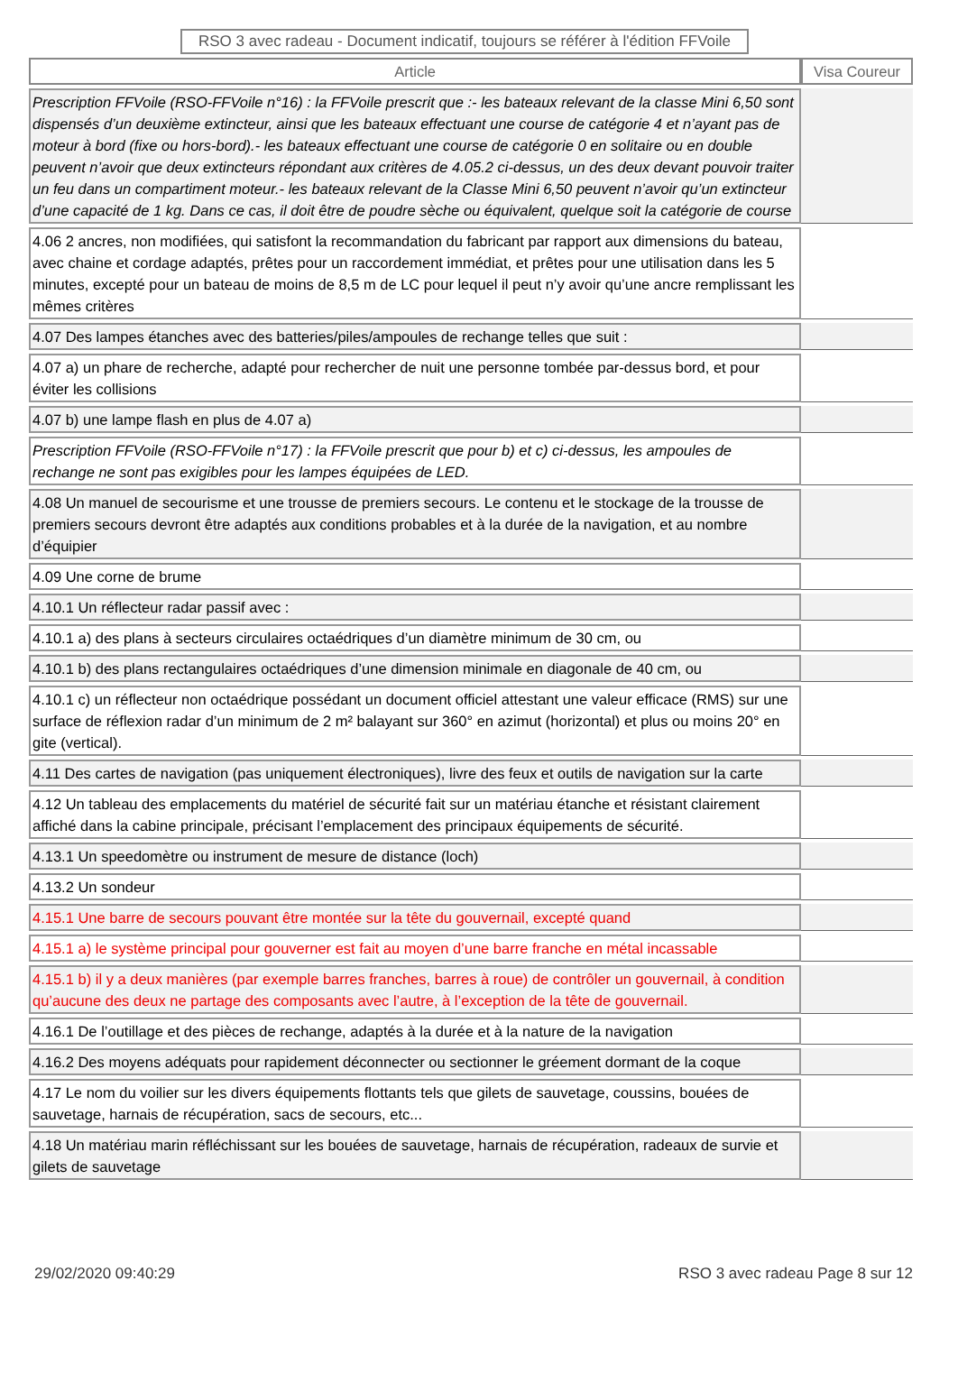RSO 3 avec radeau - Document indicatif, toujours se référer à l'édition FFVoile
| Article | Visa Coureur |
| --- | --- |
| Prescription FFVoile (RSO-FFVoile n°16) : la FFVoile prescrit que :- les bateaux relevant de la classe Mini 6,50 sont dispensés d’un deuxième extincteur, ainsi que les bateaux effectuant une course de catégorie 4 et n’ayant pas de moteur à bord (fixe ou hors-bord).- les bateaux effectuant une course de catégorie 0 en solitaire ou en double peuvent n’avoir que deux extincteurs répondant aux critères de 4.05.2 ci-dessus, un des deux devant pouvoir traiter un feu dans un compartiment moteur.- les bateaux relevant de la Classe Mini 6,50 peuvent n’avoir qu’un extincteur d’une capacité de 1 kg. Dans ce cas, il doit être de poudre sèche ou équivalent, quelque soit la catégorie de course | |
| 4.06 2 ancres, non modifiées, qui satisfont la recommandation du fabricant par rapport aux dimensions du bateau, avec chaine et cordage adaptés, prêtes pour un raccordement immédiat, et prêtes pour une utilisation dans les 5 minutes, excepté pour un bateau de moins de 8,5 m de LC pour lequel il peut n’y avoir qu’une ancre remplissant les mêmes critères | |
| 4.07 Des lampes étanches avec des batteries/piles/ampoules de rechange telles que suit : | |
| 4.07 a) un phare de recherche, adapté pour rechercher de nuit une personne tombée par-dessus bord, et pour éviter les collisions | |
| 4.07 b) une lampe flash en plus de 4.07 a) | |
| Prescription FFVoile (RSO-FFVoile n°17) : la FFVoile prescrit que pour b) et c) ci-dessus, les ampoules de rechange ne sont pas exigibles pour les lampes équipées de LED. | |
| 4.08 Un manuel de secourisme et une trousse de premiers secours. Le contenu et le stockage de la trousse de premiers secours devront être adaptés aux conditions probables et à la durée de la navigation, et au nombre d’équipier | |
| 4.09 Une corne de brume | |
| 4.10.1 Un réflecteur radar passif avec : | |
| 4.10.1 a) des plans à secteurs circulaires octaédriques d’un diamètre minimum de 30 cm, ou | |
| 4.10.1 b) des plans rectangulaires octaédriques d’une dimension minimale en diagonale de 40 cm, ou | |
| 4.10.1 c) un réflecteur non octaédrique possédant un document officiel attestant une valeur efficace (RMS) sur une surface de réflexion radar d’un minimum de 2 m² balayant sur 360° en azimut (horizontal) et plus ou moins 20° en gite (vertical). | |
| 4.11 Des cartes de navigation (pas uniquement électroniques), livre des feux et outils de navigation sur la carte | |
| 4.12 Un tableau des emplacements du matériel de sécurité fait sur un matériau étanche et résistant clairement affiché dans la cabine principale, précisant l’emplacement des principaux équipements de sécurité. | |
| 4.13.1 Un speedomètre ou instrument de mesure de distance (loch) | |
| 4.13.2 Un sondeur | |
| 4.15.1 Une barre de secours pouvant être montée sur la tête du gouvernail, excepté quand | |
| 4.15.1 a) le système principal pour gouverner est fait au moyen d’une barre franche en métal incassable | |
| 4.15.1 b) il y a deux manières (par exemple barres franches, barres à roue) de contrôler un gouvernail, à condition qu’aucune des deux ne partage des composants avec l’autre, à l’exception de la tête de gouvernail. | |
| 4.16.1 De l’outillage et des pièces de rechange, adaptés à la durée et à la nature de la navigation | |
| 4.16.2 Des moyens adéquats pour rapidement déconnecter ou sectionner le gréement dormant de la coque | |
| 4.17 Le nom du voilier sur les divers équipements flottants tels que gilets de sauvetage, coussins, bouées de sauvetage, harnais de récupération, sacs de secours, etc... | |
| 4.18 Un matériau marin réfléchissant sur les bouées de sauvetage, harnais de récupération, radeaux de survie et gilets de sauvetage | |
29/02/2020 09:40:29 RSO 3 avec radeau Page 8 sur 12